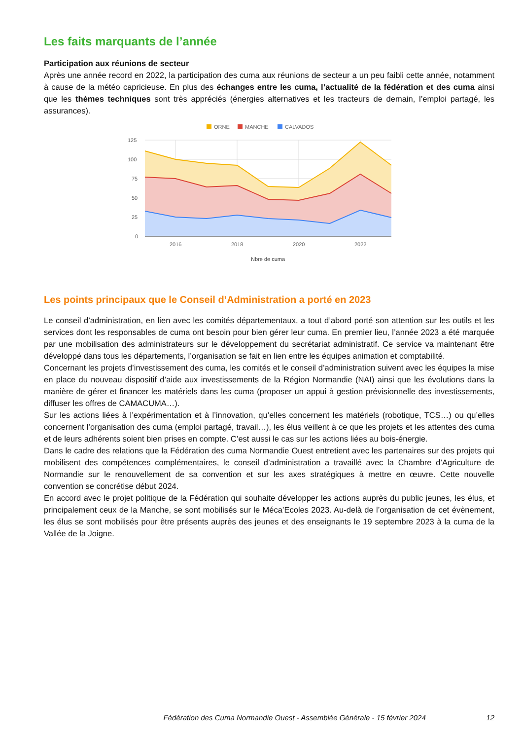Les faits marquants de l’année
Participation aux réunions de secteur
Après une année record en 2022, la participation des cuma aux réunions de secteur a un peu faibli cette année, notamment à cause de la météo capricieuse. En plus des échanges entre les cuma, l’actualité de la fédération et des cuma ainsi que les thèmes techniques sont très appréciés (énergies alternatives et les tracteurs de demain, l’emploi partagé, les assurances).
ORNE
MANCHE
CALVADOS
125
100
75
50
25
0
2016
2018
2020
2022
Nbre de cuma
Les points principaux que le Conseil d’Administration a porté en 2023
Le conseil d’administration, en lien avec les comités départementaux, a tout d’abord porté son attention sur les outils et les services dont les responsables de cuma ont besoin pour bien gérer leur cuma. En premier lieu, l’année 2023 a été marquée par une mobilisation des administrateurs sur le développement du secrétariat administratif. Ce service va maintenant être développé dans tous les départements, l’organisation se fait en lien entre les équipes animation et comptabilité.
Concernant les projets d’investissement des cuma, les comités et le conseil d’administration suivent avec les équipes la mise en place du nouveau dispositif d’aide aux investissements de la Région Normandie (NAI) ainsi que les évolutions dans la manière de gérer et financer les matériels dans les cuma (proposer un appui à gestion prévisionnelle des investissements, diffuser les offres de CAMACUMA…).
Sur les actions liées à l’expérimentation et à l’innovation, qu’elles concernent les matériels (robotique, TCS…) ou qu’elles concernent l’organisation des cuma (emploi partagé, travail…), les élus veillent à ce que les projets et les attentes des cuma et de leurs adhérents soient bien prises en compte. C’est aussi le cas sur les actions liées au bois-énergie.
Dans le cadre des relations que la Fédération des cuma Normandie Ouest entretient avec les partenaires sur des projets qui mobilisent des compétences complémentaires, le conseil d’administration a travaillé avec la Chambre d’Agriculture de Normandie sur le renouvellement de sa convention et sur les axes stratégiques à mettre en œuvre. Cette nouvelle convention se concrétise début 2024.
En accord avec le projet politique de la Fédération qui souhaite développer les actions auprès du public jeunes, les élus, et principalement ceux de la Manche, se sont mobilisés sur le Méca’Ecoles 2023. Au-delà de l’organisation de cet évènement, les élus se sont mobilisés pour être présents auprès des jeunes et des enseignants le 19 septembre 2023 à la cuma de la Vallée de la Joigne.
Fédération des Cuma Normandie Ouest - Assemblée Générale - 15 février 2024 12